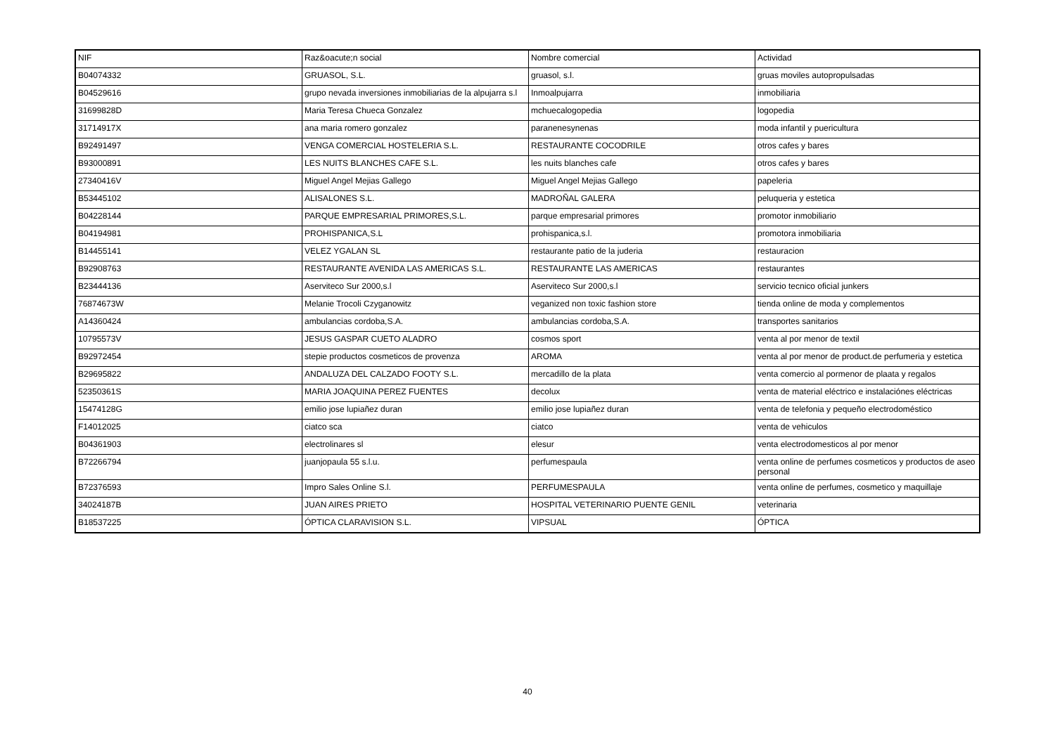| NIF | Raz&oacute;n social | Nombre comercial | Actividad |
| --- | --- | --- | --- |
| B04074332 | GRUASOL, S.L. | gruasol, s.l. | gruas moviles autopropulsadas |
| B04529616 | grupo nevada inversiones inmobiliarias de la alpujarra s.l | Inmoalpujarra | inmobiliaria |
| 31699828D | Maria Teresa Chueca Gonzalez | mchuecalogopedia | logopedia |
| 31714917X | ana maria romero gonzalez | paranenesynenas | moda infantil y puericultura |
| B92491497 | VENGA COMERCIAL HOSTELERIA S.L. | RESTAURANTE COCODRILE | otros cafes y bares |
| B93000891 | LES NUITS BLANCHES CAFE S.L. | les nuits blanches cafe | otros cafes y bares |
| 27340416V | Miguel Angel Mejias Gallego | Miguel Angel Mejias Gallego | papeleria |
| B53445102 | ALISALONES S.L. | MADROÑAL GALERA | peluqueria y estetica |
| B04228144 | PARQUE EMPRESARIAL PRIMORES,S.L. | parque empresarial primores | promotor inmobiliario |
| B04194981 | PROHISPANICA,S.L | prohispanica,s.l. | promotora inmobiliaria |
| B14455141 | VELEZ YGALAN SL | restaurante patio de la juderia | restauracion |
| B92908763 | RESTAURANTE AVENIDA LAS AMERICAS S.L. | RESTAURANTE LAS AMERICAS | restaurantes |
| B23444136 | Aserviteco Sur 2000,s.l | Aserviteco Sur 2000,s.l | servicio tecnico oficial junkers |
| 76874673W | Melanie Trocoli Czyganowitz | veganized non toxic fashion store | tienda online de moda y complementos |
| A14360424 | ambulancias cordoba,S.A. | ambulancias cordoba,S.A. | transportes sanitarios |
| 10795573V | JESUS GASPAR CUETO ALADRO | cosmos sport | venta al por menor de textil |
| B92972454 | stepie productos cosmeticos de provenza | AROMA | venta al por menor de product.de perfumeria y estetica |
| B29695822 | ANDALUZA DEL CALZADO FOOTY S.L. | mercadillo de la plata | venta comercio al pormenor de plaata y regalos |
| 52350361S | MARIA JOAQUINA PEREZ FUENTES | decolux | venta de material eléctrico e instalaciónes eléctricas |
| 15474128G | emilio jose lupiañez duran | emilio jose lupiañez duran | venta de telefonia y pequeño electrodoméstico |
| F14012025 | ciatco sca | ciatco | venta de vehiculos |
| B04361903 | electrolinares sl | elesur | venta electrodomesticos al por menor |
| B72266794 | juanjopaula 55 s.l.u. | perfumespaula | venta online de perfumes cosmeticos y productos de aseo personal |
| B72376593 | Impro Sales Online S.l. | PERFUMESPAULA | venta online de perfumes, cosmetico y maquillaje |
| 34024187B | JUAN AIRES PRIETO | HOSPITAL VETERINARIO PUENTE GENIL | veterinaria |
| B18537225 | ÓPTICA CLARAVISION S.L. | VIPSUAL | ÓPTICA |
40